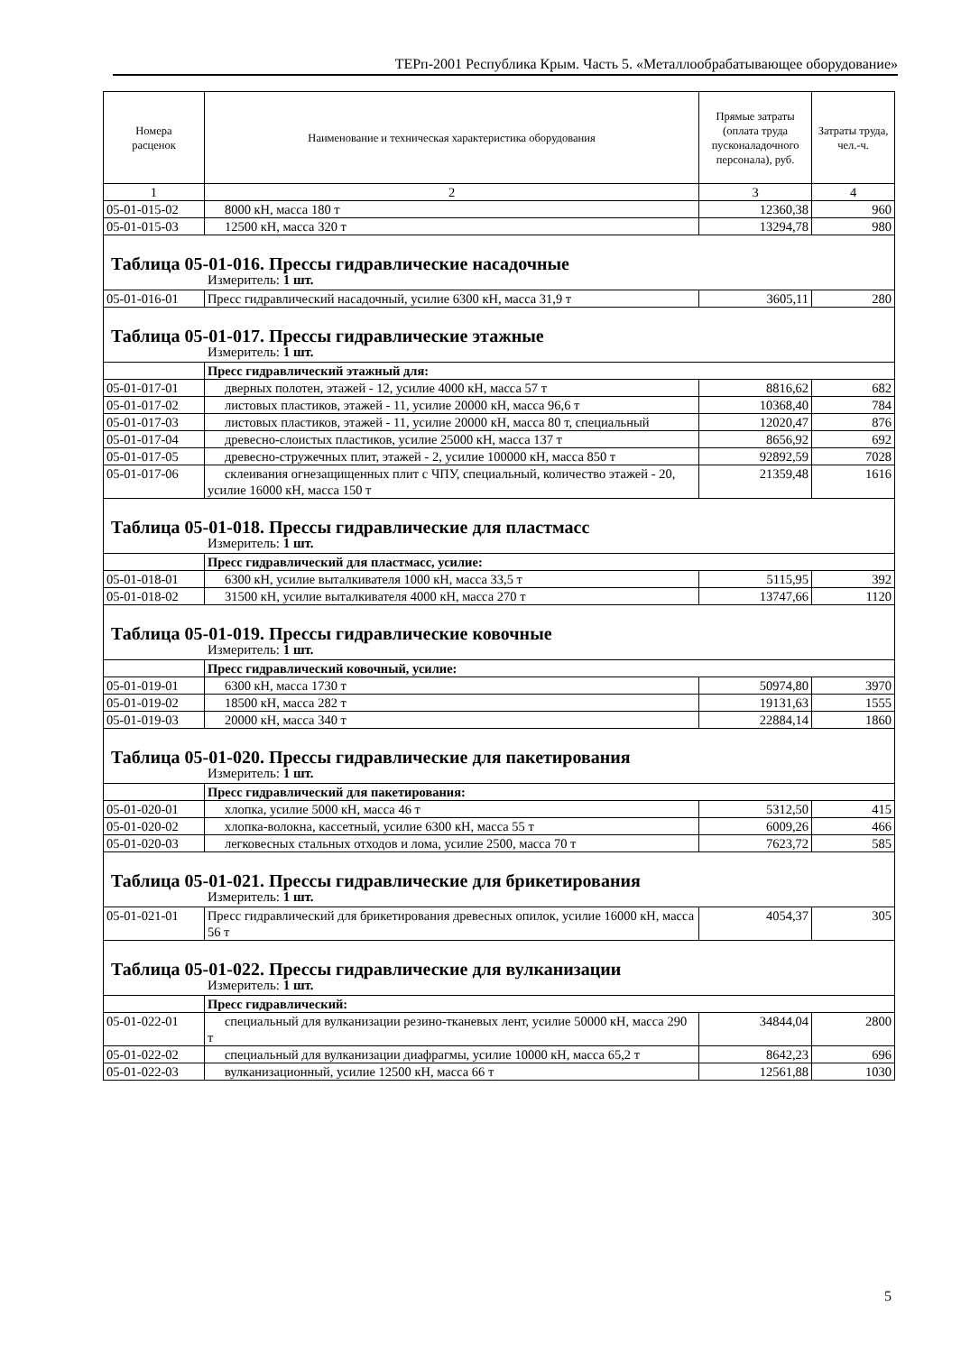ТЕРп-2001 Республика Крым. Часть 5. «Металлообрабатывающее оборудование»
| Номера расценок | Наименование и техническая характеристика оборудования | Прямые затраты (оплата труда пусконаладочного персонала), руб. | Затраты труда, чел.-ч. |
| --- | --- | --- | --- |
| 1 | 2 | 3 | 4 |
| 05-01-015-02 | 8000 кН, масса 180 т | 12360,38 | 960 |
| 05-01-015-03 | 12500 кН, масса 320 т | 13294,78 | 980 |
| Таблица 05-01-016. Прессы гидравлические насадочные Измеритель: 1 шт. | | | |
| 05-01-016-01 | Пресс гидравлический насадочный, усилие 6300 кН, масса 31,9 т | 3605,11 | 280 |
| Таблица 05-01-017. Прессы гидравлические этажные Измеритель: 1 шт. | | | |
| | Пресс гидравлический этажный для: | | |
| 05-01-017-01 | дверных полотен, этажей - 12, усилие 4000 кН, масса 57 т | 8816,62 | 682 |
| 05-01-017-02 | листовых пластиков, этажей - 11, усилие 20000 кН, масса 96,6 т | 10368,40 | 784 |
| 05-01-017-03 | листовых пластиков, этажей - 11, усилие 20000 кН, масса 80 т, специальный | 12020,47 | 876 |
| 05-01-017-04 | древесно-слоистых пластиков, усилие 25000 кН, масса 137 т | 8656,92 | 692 |
| 05-01-017-05 | древесно-стружечных плит, этажей - 2, усилие 100000 кН, масса 850 т | 92892,59 | 7028 |
| 05-01-017-06 | склеивания огнезащищенных плит с ЧПУ, специальный, количество этажей - 20, усилие 16000 кН, масса 150 т | 21359,48 | 1616 |
| Таблица 05-01-018. Прессы гидравлические для пластмасс Измеритель: 1 шт. | | | |
| | Пресс гидравлический для пластмасс, усилие: | | |
| 05-01-018-01 | 6300 кН, усилие выталкивателя 1000 кН, масса 33,5 т | 5115,95 | 392 |
| 05-01-018-02 | 31500 кН, усилие выталкивателя 4000 кН, масса 270 т | 13747,66 | 1120 |
| Таблица 05-01-019. Прессы гидравлические ковочные Измеритель: 1 шт. | | | |
| | Пресс гидравлический ковочный, усилие: | | |
| 05-01-019-01 | 6300 кН, масса 1730 т | 50974,80 | 3970 |
| 05-01-019-02 | 18500 кН, масса 282 т | 19131,63 | 1555 |
| 05-01-019-03 | 20000 кН, масса 340 т | 22884,14 | 1860 |
| Таблица 05-01-020. Прессы гидравлические для пакетирования Измеритель: 1 шт. | | | |
| | Пресс гидравлический для пакетирования: | | |
| 05-01-020-01 | хлопка, усилие 5000 кН, масса 46 т | 5312,50 | 415 |
| 05-01-020-02 | хлопка-волокна, кассетный, усилие 6300 кН, масса 55 т | 6009,26 | 466 |
| 05-01-020-03 | легковесных стальных отходов и лома, усилие 2500, масса 70 т | 7623,72 | 585 |
| Таблица 05-01-021. Прессы гидравлические для брикетирования Измеритель: 1 шт. | | | |
| 05-01-021-01 | Пресс гидравлический для брикетирования древесных опилок, усилие 16000 кН, масса 56 т | 4054,37 | 305 |
| Таблица 05-01-022. Прессы гидравлические для вулканизации Измеритель: 1 шт. | | | |
| | Пресс гидравлический: | | |
| 05-01-022-01 | специальный для вулканизации резино-тканевых лент, усилие 50000 кН, масса 290 т | 34844,04 | 2800 |
| 05-01-022-02 | специальный для вулканизации диафрагмы, усилие 10000 кН, масса 65,2 т | 8642,23 | 696 |
| 05-01-022-03 | вулканизационный, усилие 12500 кН, масса 66 т | 12561,88 | 1030 |
5